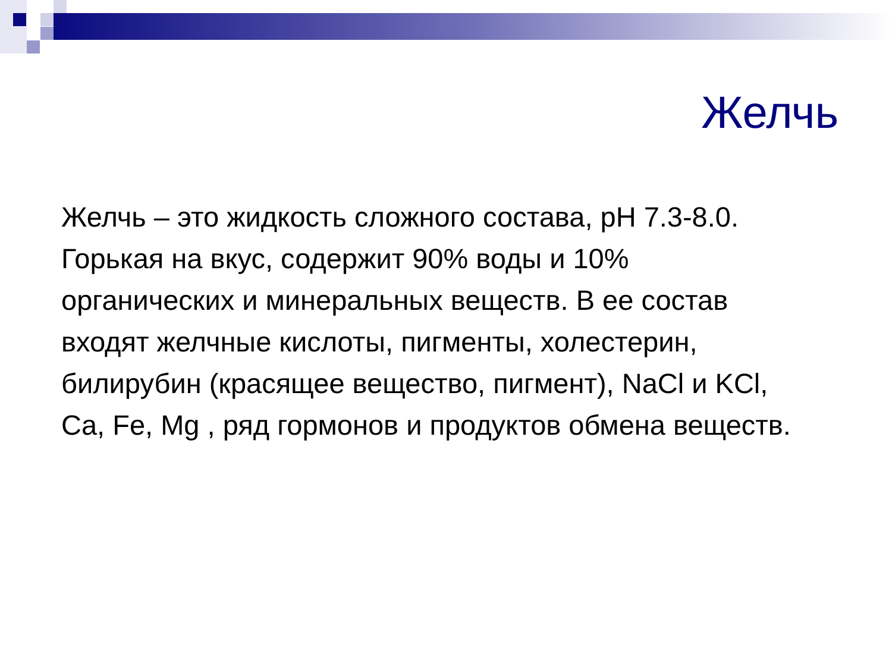Желчь
Желчь – это жидкость сложного состава, pH 7.3-8.0. Горькая на вкус, содержит 90% воды и 10% органических и минеральных веществ. В ее состав входят желчные кислоты, пигменты, холестерин, билирубин (красящее вещество, пигмент), NaCl и KCl, Ca, Fe, Mg , ряд гормонов и продуктов обмена веществ.